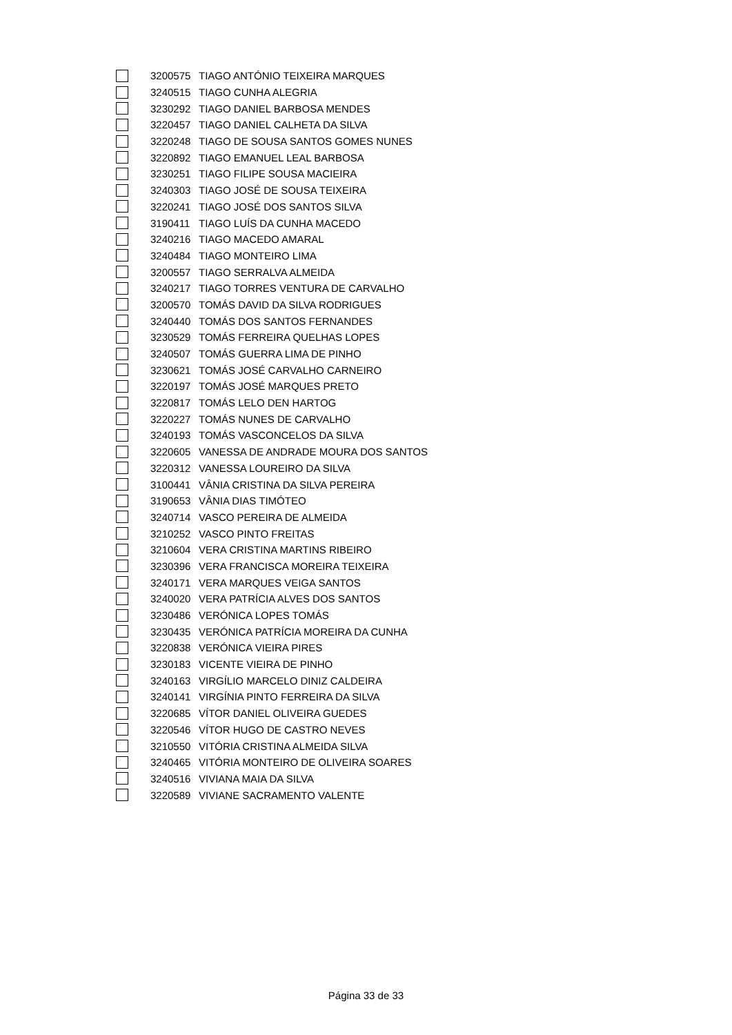| | 3200575 | TIAGO ANTÓNIO TEIXEIRA MARQUES |
| | 3240515 | TIAGO CUNHA ALEGRIA |
| | 3230292 | TIAGO DANIEL BARBOSA MENDES |
| | 3220457 | TIAGO DANIEL CALHETA DA SILVA |
| | 3220248 | TIAGO DE SOUSA SANTOS GOMES NUNES |
| | 3220892 | TIAGO EMANUEL LEAL BARBOSA |
| | 3230251 | TIAGO FILIPE SOUSA MACIEIRA |
| | 3240303 | TIAGO JOSÉ DE SOUSA TEIXEIRA |
| | 3220241 | TIAGO JOSÉ DOS SANTOS SILVA |
| | 3190411 | TIAGO LUÍS DA CUNHA MACEDO |
| | 3240216 | TIAGO MACEDO AMARAL |
| | 3240484 | TIAGO MONTEIRO LIMA |
| | 3200557 | TIAGO SERRALVA ALMEIDA |
| | 3240217 | TIAGO TORRES VENTURA DE CARVALHO |
| | 3200570 | TOMÁS DAVID DA SILVA RODRIGUES |
| | 3240440 | TOMÁS DOS SANTOS FERNANDES |
| | 3230529 | TOMÁS FERREIRA QUELHAS LOPES |
| | 3240507 | TOMÁS GUERRA LIMA DE PINHO |
| | 3230621 | TOMÁS JOSÉ CARVALHO CARNEIRO |
| | 3220197 | TOMÁS JOSÉ MARQUES PRETO |
| | 3220817 | TOMÁS LELO DEN HARTOG |
| | 3220227 | TOMÁS NUNES DE CARVALHO |
| | 3240193 | TOMÁS VASCONCELOS DA SILVA |
| | 3220605 | VANESSA DE ANDRADE MOURA DOS SANTOS |
| | 3220312 | VANESSA LOUREIRO DA SILVA |
| | 3100441 | VÂNIA CRISTINA DA SILVA PEREIRA |
| | 3190653 | VÂNIA DIAS TIMÓTEO |
| | 3240714 | VASCO PEREIRA DE ALMEIDA |
| | 3210252 | VASCO PINTO FREITAS |
| | 3210604 | VERA CRISTINA MARTINS RIBEIRO |
| | 3230396 | VERA FRANCISCA MOREIRA TEIXEIRA |
| | 3240171 | VERA MARQUES VEIGA SANTOS |
| | 3240020 | VERA PATRÍCIA ALVES DOS SANTOS |
| | 3230486 | VERÓNICA LOPES TOMÁS |
| | 3230435 | VERÓNICA PATRÍCIA MOREIRA DA CUNHA |
| | 3220838 | VERÓNICA VIEIRA PIRES |
| | 3230183 | VICENTE VIEIRA DE PINHO |
| | 3240163 | VIRGÍLIO MARCELO DINIZ CALDEIRA |
| | 3240141 | VIRGÍNIA PINTO FERREIRA DA SILVA |
| | 3220685 | VÍTOR DANIEL OLIVEIRA GUEDES |
| | 3220546 | VÍTOR HUGO DE CASTRO NEVES |
| | 3210550 | VITÓRIA CRISTINA ALMEIDA SILVA |
| | 3240465 | VITÓRIA MONTEIRO DE OLIVEIRA SOARES |
| | 3240516 | VIVIANA MAIA DA SILVA |
| | 3220589 | VIVIANE SACRAMENTO VALENTE |
Página 33 de 33